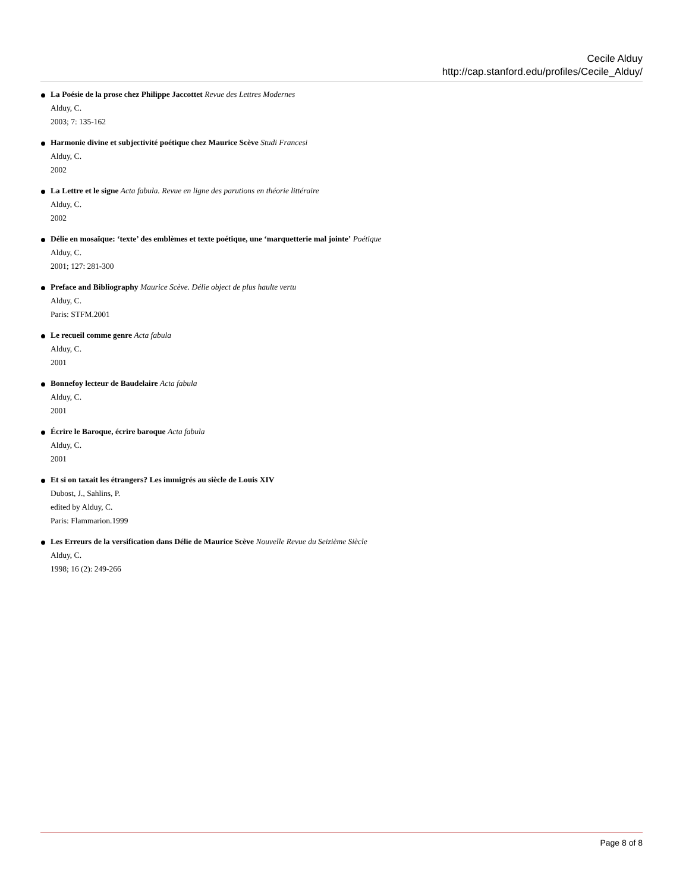Cecile Alduy
http://cap.stanford.edu/profiles/Cecile_Alduy/
La Poésie de la prose chez Philippe Jaccottet Revue des Lettres Modernes
Alduy, C.
2003; 7: 135-162
Harmonie divine et subjectivité poétique chez Maurice Scève Studi Francesi
Alduy, C.
2002
La Lettre et le signe Acta fabula. Revue en ligne des parutions en théorie littéraire
Alduy, C.
2002
Délie en mosaïque: ‘texte’ des emblèmes et texte poétique, une ‘marquetterie mal jointe’ Poétique
Alduy, C.
2001; 127: 281-300
Preface and Bibliography Maurice Scève. Délie object de plus haulte vertu
Alduy, C.
Paris: STFM.2001
Le recueil comme genre Acta fabula
Alduy, C.
2001
Bonnefoy lecteur de Baudelaire Acta fabula
Alduy, C.
2001
Écrire le Baroque, écrire baroque Acta fabula
Alduy, C.
2001
Et si on taxait les étrangers? Les immigrés au siècle de Louis XIV
Dubost, J., Sahlins, P.
edited by Alduy, C.
Paris: Flammarion.1999
Les Erreurs de la versification dans Délie de Maurice Scève Nouvelle Revue du Seizième Siècle
Alduy, C.
1998; 16 (2): 249-266
Page 8 of 8